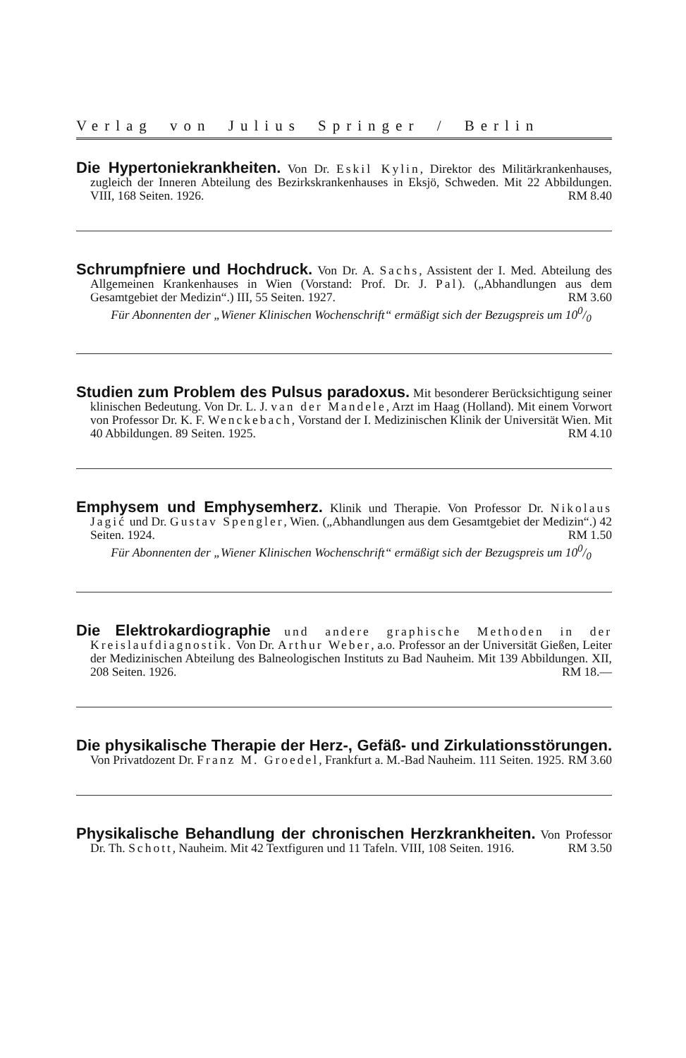Verlag von Julius Springer / Berlin
Die Hypertoniekrankheiten. Von Dr. Eskil Kylin, Direktor des Militärkrankenhauses, zugleich der Inneren Abteilung des Bezirkskrankenhauses in Eksjö, Schweden. Mit 22 Abbildungen. VIII, 168 Seiten. 1926. RM 8.40
Schrumpfniere und Hochdruck. Von Dr. A. Sachs, Assistent der I. Med. Abteilung des Allgemeinen Krankenhauses in Wien (Vorstand: Prof. Dr. J. Pal). („Abhandlungen aus dem Gesamtgebiet der Medizin“.) III, 55 Seiten. 1927. RM 3.60
Für Abonnenten der „Wiener Klinischen Wochenschrift“ ermäßigt sich der Bezugspreis um 100/0
Studien zum Problem des Pulsus paradoxus. Mit besonderer Berücksichtigung seiner klinischen Bedeutung. Von Dr. L. J. van der Mandele, Arzt im Haag (Holland). Mit einem Vorwort von Professor Dr. K. F. Wenckebach, Vorstand der I. Medizinischen Klinik der Universität Wien. Mit 40 Abbildungen. 89 Seiten. 1925. RM 4.10
Emphysem und Emphysemherz. Klinik und Therapie. Von Professor Dr. Nikolaus Jagić und Dr. Gustav Spengler, Wien. („Abhandlungen aus dem Gesamtgebiet der Medizin“.) 42 Seiten. 1924. RM 1.50
Für Abonnenten der „Wiener Klinischen Wochenschrift“ ermäßigt sich der Bezugspreis um 100/0
Die Elektrokardiographie und andere graphische Methoden in der Kreislaufdiagnostik. Von Dr. Arthur Weber, a.o. Professor an der Universität Gießen, Leiter der Medizinischen Abteilung des Balneologischen Instituts zu Bad Nauheim. Mit 139 Abbildungen. XII, 208 Seiten. 1926. RM 18.—
Die physikalische Therapie der Herz-, Gefäß- und Zirkulationsstörungen. Von Privatdozent Dr. Franz M. Groedel, Frankfurt a. M.-Bad Nauheim. 111 Seiten. 1925. RM 3.60
Physikalische Behandlung der chronischen Herzkrankheiten. Von Professor Dr. Th. Schott, Nauheim. Mit 42 Textfiguren und 11 Tafeln. VIII, 108 Seiten. 1916. RM 3.50